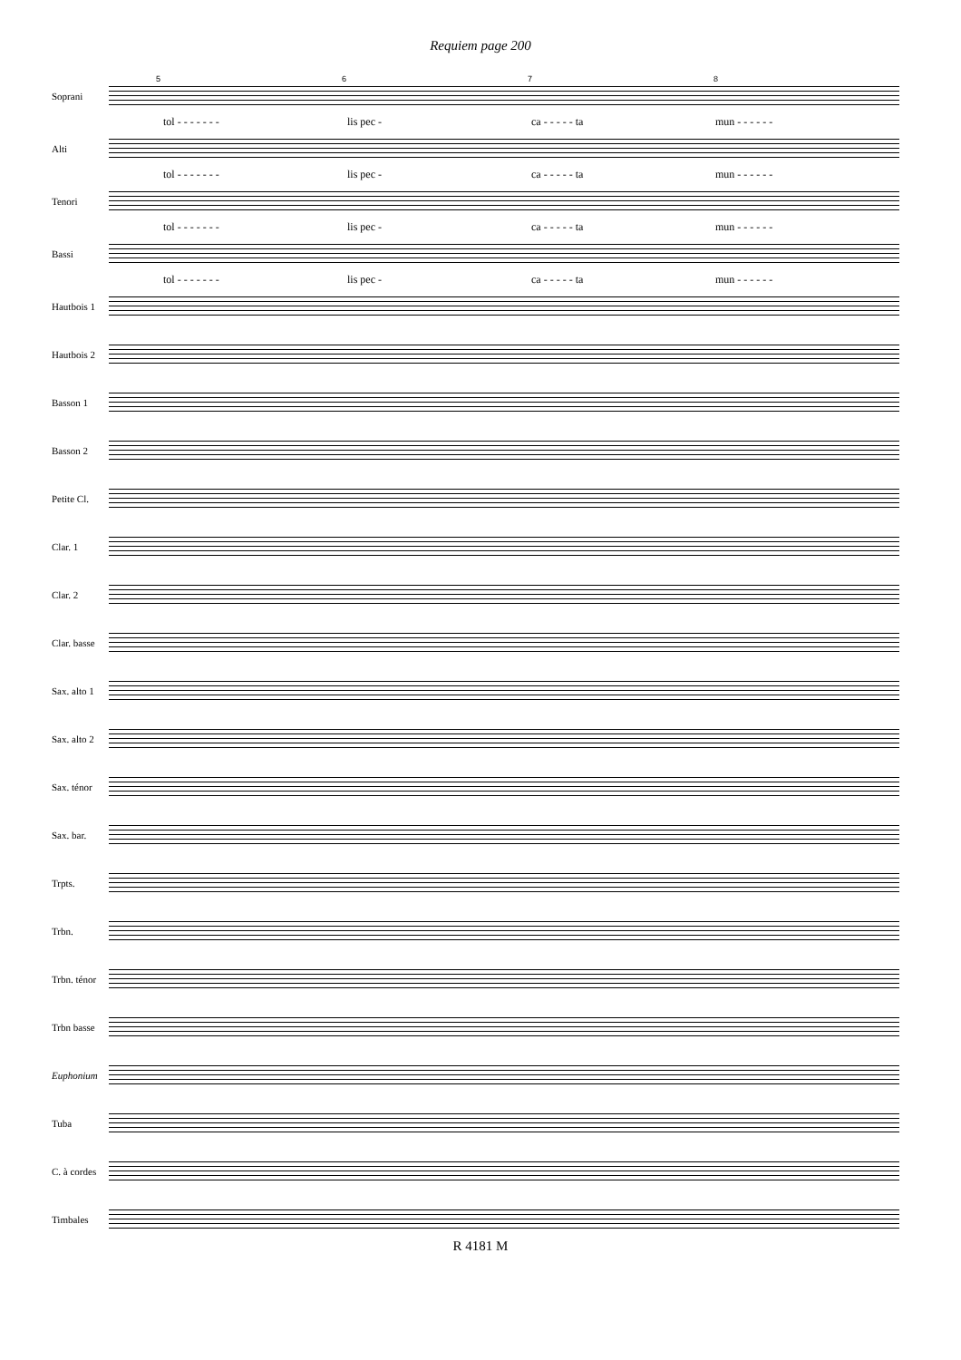Requiem page 200
5678
Soprani
tol - - - - - - - lis pec - ca - - - - - ta mun - - - - - -
Alti
tol - - - - - - - lis pec - ca - - - - - ta mun - - - - - -
Tenori
tol - - - - - - - lis pec - ca - - - - - ta mun - - - - - -
Bassi
tol - - - - - - - lis pec - ca - - - - - ta mun - - - - - -
Hautbois 1
Hautbois 2
Basson 1
Basson 2
Petite Cl.
Clar. 1
Clar. 2
Clar. basse
Sax. alto 1
Sax. alto 2
Sax. ténor
Sax. bar.
Trpts.
Trbn.
Trbn. ténor
Trbn basse
Euphonium
Tuba
C. à cordes
Timbales
R 4181 M